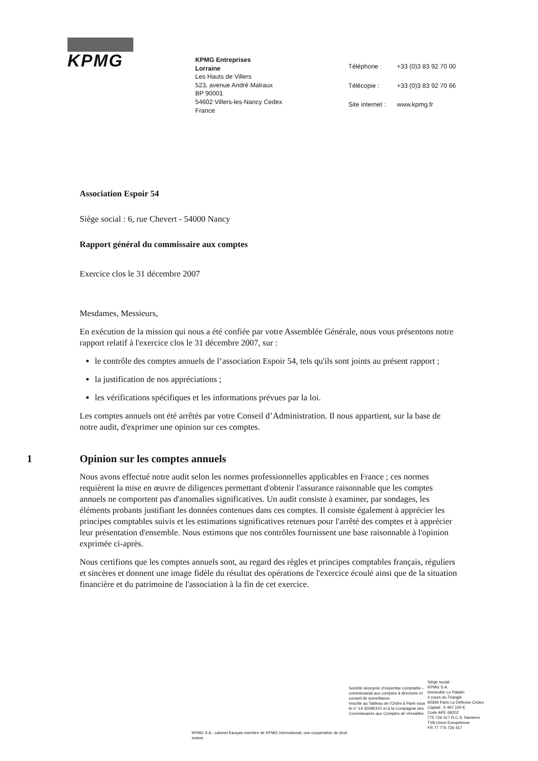KPMG
KPMG Entreprises
Lorraine
Les Hauts de Villers
523, avenue André Malraux
BP 90001
54602 Villers-les-Nancy Cedex
France
| Téléphone : | +33 (0)3 83 92 70 00 |
| Télécopie : | +33 (0)3 83 92 70 66 |
| Site internet : | www.kpmg.fr |
Association Espoir 54
Siège social : 6, rue Chevert - 54000 Nancy
Rapport général du commissaire aux comptes
Exercice clos le 31 décembre 2007
Mesdames, Messieurs,
En exécution de la mission qui nous a été confiée par votre Assemblée Générale, nous vous présentons notre rapport relatif à l'exercice clos le 31 décembre 2007, sur :
le contrôle des comptes annuels de l’association Espoir 54, tels qu'ils sont joints au présent rapport ;
la justification de nos appréciations ;
les vérifications spécifiques et les informations prévues par la loi.
Les comptes annuels ont été arrêtés par votre Conseil d’Administration. Il nous appartient, sur la base de notre audit, d'exprimer une opinion sur ces comptes.
1 Opinion sur les comptes annuels
Nous avons effectué notre audit selon les normes professionnelles applicables en France ; ces normes requièrent la mise en œuvre de diligences permettant d'obtenir l'assurance raisonnable que les comptes annuels ne comportent pas d'anomalies significatives. Un audit consiste à examiner, par sondages, les éléments probants justifiant les données contenues dans ces comptes. Il consiste également à apprécier les principes comptables suivis et les estimations significatives retenues pour l'arrêté des comptes et à apprécier leur présentation d'ensemble. Nous estimons que nos contrôles fournissent une base raisonnable à l'opinion exprimée ci-après.
Nous certifions que les comptes annuels sont, au regard des règles et principes comptables français, réguliers et sincères et donnent une image fidèle du résultat des opérations de l'exercice écoulé ainsi que de la situation financière et du patrimoine de l'association à la fin de cet exercice.
KPMG S.A., cabinet français membre de KPMG International, une coopérative de droit suisse.
Société anonyme d’expertise comptable – commissariat aux comptes à directoire et conseil de surveillance.
Inscrite au Tableau de l’Ordre à Paris sous le n° 14-30080101 et à la Compagnie des Commissaires aux Comptes de Versailles
Siège social :
KPMG S.A.
Immeuble Le Palatin
3 cours du Triangle
92939 Paris La Défense Cedex
Capital : 5 497 100 €.
Code APE 6920Z
775 726 417 R.C.S. Nanterre
TVA Union Européenne
FR 77 775 726 417